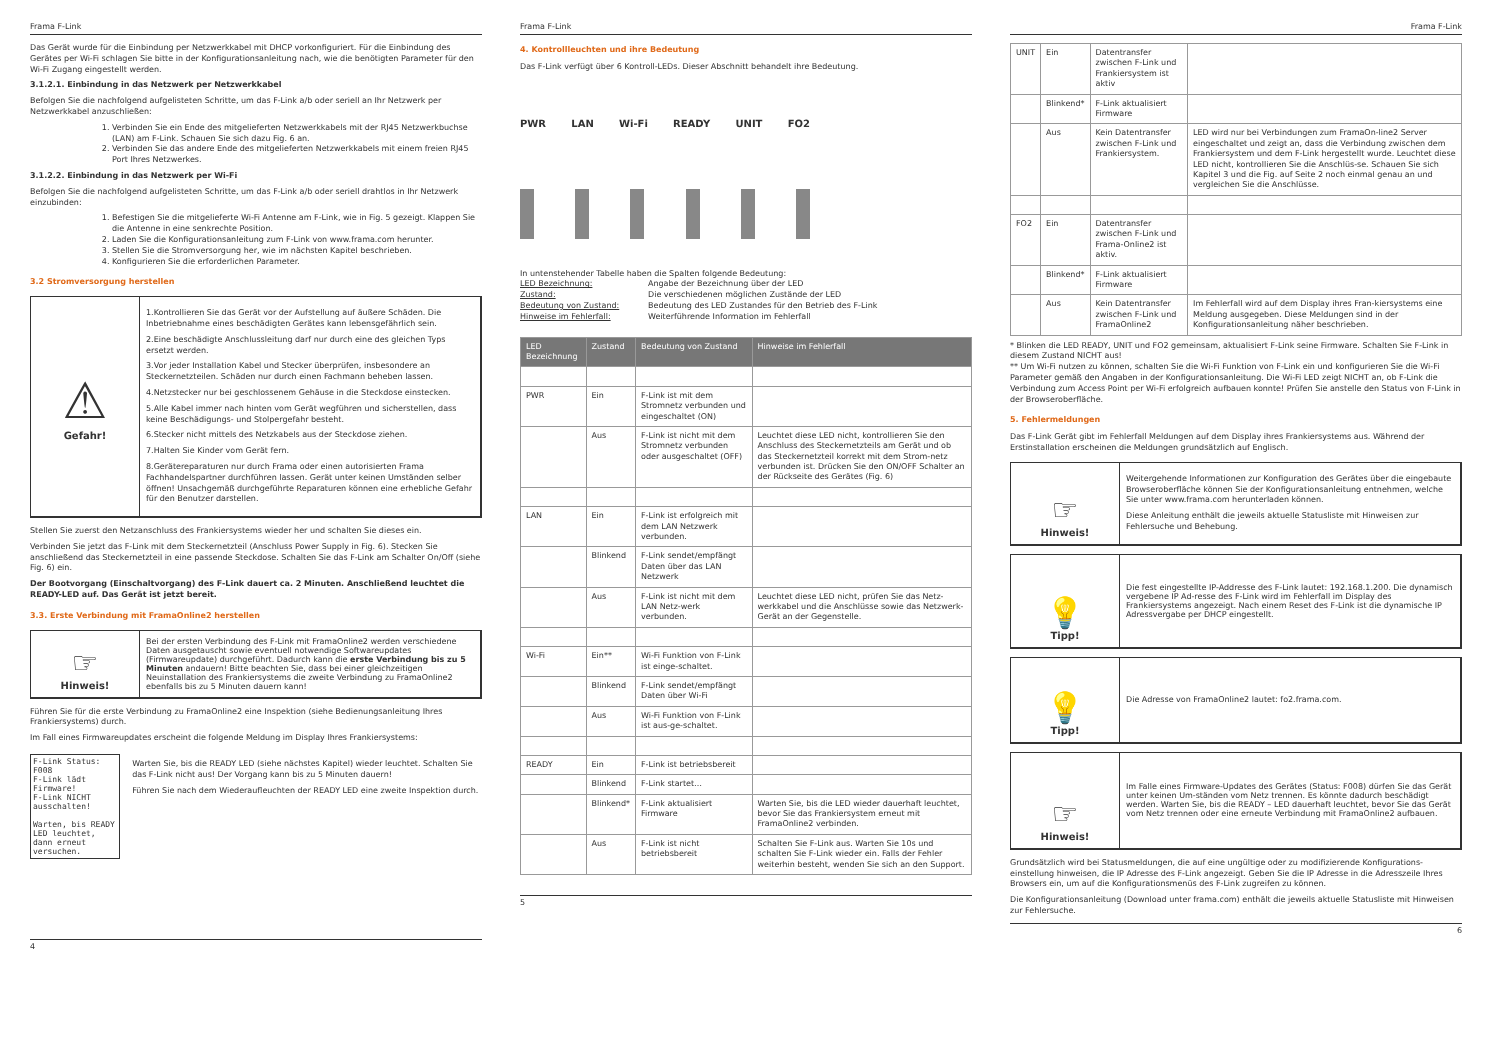Frama F-Link
Das Gerät wurde für die Einbindung per Netzwerkkabel mit DHCP vorkonfiguriert. Für die Einbindung des Gerätes per Wi-Fi schlagen Sie bitte in der Konfigurationsanleitung nach, wie die benötigten Parameter für den Wi-Fi Zugang eingestellt werden.
3.1.2.1. Einbindung in das Netzwerk per Netzwerkkabel
Befolgen Sie die nachfolgend aufgelisteten Schritte, um das F-Link a/b oder seriell an Ihr Netzwerk per Netzwerkkabel anzuschließen:
1. Verbinden Sie ein Ende des mitgelieferten Netzwerkkabels mit der RJ45 Netzwerkbuchse (LAN) am F-Link. Schauen Sie sich dazu Fig. 6 an.
2. Verbinden Sie das andere Ende des mitgelieferten Netzwerkkabels mit einem freien RJ45 Port Ihres Netzwerkes.
3.1.2.2. Einbindung in das Netzwerk per Wi-Fi
Befolgen Sie die nachfolgend aufgelisteten Schritte, um das F-Link a/b oder seriell drahtlos in Ihr Netzwerk einzubinden:
1. Befestigen Sie die mitgelieferte Wi-Fi Antenne am F-Link, wie in Fig. 5 gezeigt. Klappen Sie die Antenne in eine senkrechte Position.
2. Laden Sie die Konfigurationsanleitung zum F-Link von www.frama.com herunter.
3. Stellen Sie die Stromversorgung her, wie im nächsten Kapitel beschrieben.
4. Konfigurieren Sie die erforderlichen Parameter.
3.2 Stromversorgung herstellen
⚠
Gefahr!
1.Kontrollieren Sie das Gerät vor der Aufstellung auf äußere Schäden. Die Inbetriebnahme eines beschädigten Gerätes kann lebensgefährlich sein.
2.Eine beschädigte Anschlussleitung darf nur durch eine des gleichen Typs ersetzt werden.
3.Vor jeder Installation Kabel und Stecker überprüfen, insbesondere an Steckernetzteilen. Schäden nur durch einen Fachmann beheben lassen.
4.Netzstecker nur bei geschlossenem Gehäuse in die Steckdose einstecken.
5.Alle Kabel immer nach hinten vom Gerät wegführen und sicherstellen, dass keine Beschädigungs- und Stolpergefahr besteht.
6.Stecker nicht mittels des Netzkabels aus der Steckdose ziehen.
7.Halten Sie Kinder vom Gerät fern.
8.Gerätereparaturen nur durch Frama oder einen autorisierten Frama Fachhandelspartner durchführen lassen. Gerät unter keinen Umständen selber öffnen! Unsachgemäß durchgeführte Reparaturen können eine erhebliche Gefahr für den Benutzer darstellen.
Stellen Sie zuerst den Netzanschluss des Frankiersystems wieder her und schalten Sie dieses ein.
Verbinden Sie jetzt das F-Link mit dem Steckernetzteil (Anschluss Power Supply in Fig. 6). Stecken Sie anschließend das Steckernetzteil in eine passende Steckdose. Schalten Sie das F-Link am Schalter On/Off (siehe Fig. 6) ein.
Der Bootvorgang (Einschaltvorgang) des F-Link dauert ca. 2 Minuten. Anschließend leuchtet die READY-LED auf. Das Gerät ist jetzt bereit.
3.3. Erste Verbindung mit FramaOnline2 herstellen
☞
Hinweis!
Bei der ersten Verbindung des F-Link mit FramaOnline2 werden verschiedene Daten ausgetauscht sowie eventuell notwendige Softwareupdates (Firmwareupdate) durchgeführt. Dadurch kann die erste Verbindung bis zu 5 Minuten andauern! Bitte beachten Sie, dass bei einer gleichzeitigen Neuinstallation des Frankiersystems die zweite Verbindung zu FramaOnline2 ebenfalls bis zu 5 Minuten dauern kann!
Führen Sie für die erste Verbindung zu FramaOnline2 eine Inspektion (siehe Bedienungsanleitung Ihres Frankiersystems) durch.
Im Fall eines Firmwareupdates erscheint die folgende Meldung im Display Ihres Frankiersystems:
F-Link Status: F008
F-Link lädt Firmware!
F-Link NICHT ausschalten!
Warten, bis READY LED leuchtet, dann erneut versuchen.
Warten Sie, bis die READY LED (siehe nächstes Kapitel) wieder leuchtet. Schalten Sie das F-Link nicht aus! Der Vorgang kann bis zu 5 Minuten dauern!
Führen Sie nach dem Wiederaufleuchten der READY LED eine zweite Inspektion durch.
4
Frama F-Link
4. Kontrollleuchten und ihre Bedeutung
Das F-Link verfügt über 6 Kontroll-LEDs. Dieser Abschnitt behandelt ihre Bedeutung.
PWR LAN Wi-Fi READY UNIT FO2
In untenstehender Tabelle haben die Spalten folgende Bedeutung:
LED Bezeichnung: Angabe der Bezeichnung über der LED Zustand: Die verschiedenen möglichen Zustände der LED Bedeutung von Zustand: Bedeutung des LED Zustandes für den Betrieb des F-Link Hinweise im Fehlerfall: Weiterführende Information im Fehlerfall
| LED Bezeichnung | Zustand | Bedeutung von Zustand | Hinweise im Fehlerfall |
| --- | --- | --- | --- |
| PWR | Ein | F-Link ist mit dem Stromnetz verbunden und eingeschaltet (ON) | |
| | Aus | F-Link ist nicht mit dem Stromnetz verbunden oder ausgeschaltet (OFF) | Leuchtet diese LED nicht, kontrollieren Sie den Anschluss des Steckernetzteils am Gerät und ob das Steckernetzteil korrekt mit dem Strom-netz verbunden ist. Drücken Sie den ON/OFF Schalter an der Rückseite des Gerätes (Fig. 6) |
| LAN | Ein | F-Link ist erfolgreich mit dem LAN Netzwerk verbunden. | |
| | Blinkend | F-Link sendet/empfängt Daten über das LAN Netzwerk | |
| | Aus | F-Link ist nicht mit dem LAN Netz-werk verbunden. | Leuchtet diese LED nicht, prüfen Sie das Netz-werkkabel und die Anschlüsse sowie das Netzwerk-Gerät an der Gegenstelle. |
| Wi-Fi | Ein** | Wi-Fi Funktion von F-Link ist einge-schaltet. | |
| | Blinkend | F-Link sendet/empfängt Daten über Wi-Fi | |
| | Aus | Wi-Fi Funktion von F-Link ist aus-ge-schaltet. | |
| READY | Ein | F-Link ist betriebsbereit | |
| | Blinkend | F-Link startet… | |
| | Blinkend* | F-Link aktualisiert Firmware | Warten Sie, bis die LED wieder dauerhaft leuchtet, bevor Sie das Frankiersystem erneut mit FramaOnline2 verbinden. |
| | Aus | F-Link ist nicht betriebsbereit | Schalten Sie F-Link aus. Warten Sie 10s und schalten Sie F-Link wieder ein. Falls der Fehler weiterhin besteht, wenden Sie sich an den Support. |
5
Frama F-Link
| UNIT | Ein | Datentransfer zwischen F-Link und Frankiersystem ist aktiv | |
| | Blinkend* | F-Link aktualisiert Firmware | |
| | Aus | Kein Datentransfer zwischen F-Link und Frankiersystem. | LED wird nur bei Verbindungen zum FramaOn-line2 Server eingeschaltet und zeigt an, dass die Verbindung zwischen dem Frankiersystem und dem F-Link hergestellt wurde. Leuchtet diese LED nicht, kontrollieren Sie die Anschlüs-se. Schauen Sie sich Kapitel 3 und die Fig. auf Seite 2 noch einmal genau an und vergleichen Sie die Anschlüsse. |
| FO2 | Ein | Datentransfer zwischen F-Link und Frama-Online2 ist aktiv. | |
| | Blinkend* | F-Link aktualisiert Firmware | |
| | Aus | Kein Datentransfer zwischen F-Link und FramaOnline2 | Im Fehlerfall wird auf dem Display ihres Fran-kiersystems eine Meldung ausgegeben. Diese Meldungen sind in der Konfigurationsanleitung näher beschrieben. |
* Blinken die LED READY, UNIT und FO2 gemeinsam, aktualisiert F-Link seine Firmware. Schalten Sie F-Link in diesem Zustand NICHT aus!
** Um Wi-Fi nutzen zu können, schalten Sie die Wi-Fi Funktion von F-Link ein und konfigurieren Sie die Wi-Fi Parameter gemäß den Angaben in der Konfigurationsanleitung. Die Wi-Fi LED zeigt NICHT an, ob F-Link die Verbindung zum Access Point per Wi-Fi erfolgreich aufbauen konnte! Prüfen Sie anstelle den Status von F-Link in der Browseroberfläche.
5. Fehlermeldungen
Das F-Link Gerät gibt im Fehlerfall Meldungen auf dem Display ihres Frankiersystems aus. Während der Erstinstallation erscheinen die Meldungen grundsätzlich auf Englisch.
☞
Hinweis!
Weitergehende Informationen zur Konfiguration des Gerätes über die eingebaute Browseroberfläche können Sie der Konfigurationsanleitung entnehmen, welche Sie unter www.frama.com herunterladen können.
Diese Anleitung enthält die jeweils aktuelle Statusliste mit Hinweisen zur Fehlersuche und Behebung.
💡
Tipp!
Die fest eingestellte IP-Addresse des F-Link lautet: 192.168.1.200. Die dynamisch vergebene IP Ad-resse des F-Link wird im Fehlerfall im Display des Frankiersystems angezeigt. Nach einem Reset des F-Link ist die dynamische IP Adressvergabe per DHCP eingestellt.
💡
Tipp!
Die Adresse von FramaOnline2 lautet: fo2.frama.com.
☞
Hinweis!
Im Falle eines Firmware-Updates des Gerätes (Status: F008) dürfen Sie das Gerät unter keinen Um-ständen vom Netz trennen. Es könnte dadurch beschädigt werden. Warten Sie, bis die READY – LED dauerhaft leuchtet, bevor Sie das Gerät vom Netz trennen oder eine erneute Verbindung mit FramaOnline2 aufbauen.
Grundsätzlich wird bei Statusmeldungen, die auf eine ungültige oder zu modifizierende Konfigurations-einstellung hinweisen, die IP Adresse des F-Link angezeigt. Geben Sie die IP Adresse in die Adresszeile Ihres Browsers ein, um auf die Konfigurationsmenüs des F-Link zugreifen zu können.
Die Konfigurationsanleitung (Download unter frama.com) enthält die jeweils aktuelle Statusliste mit Hinweisen zur Fehlersuche.
6